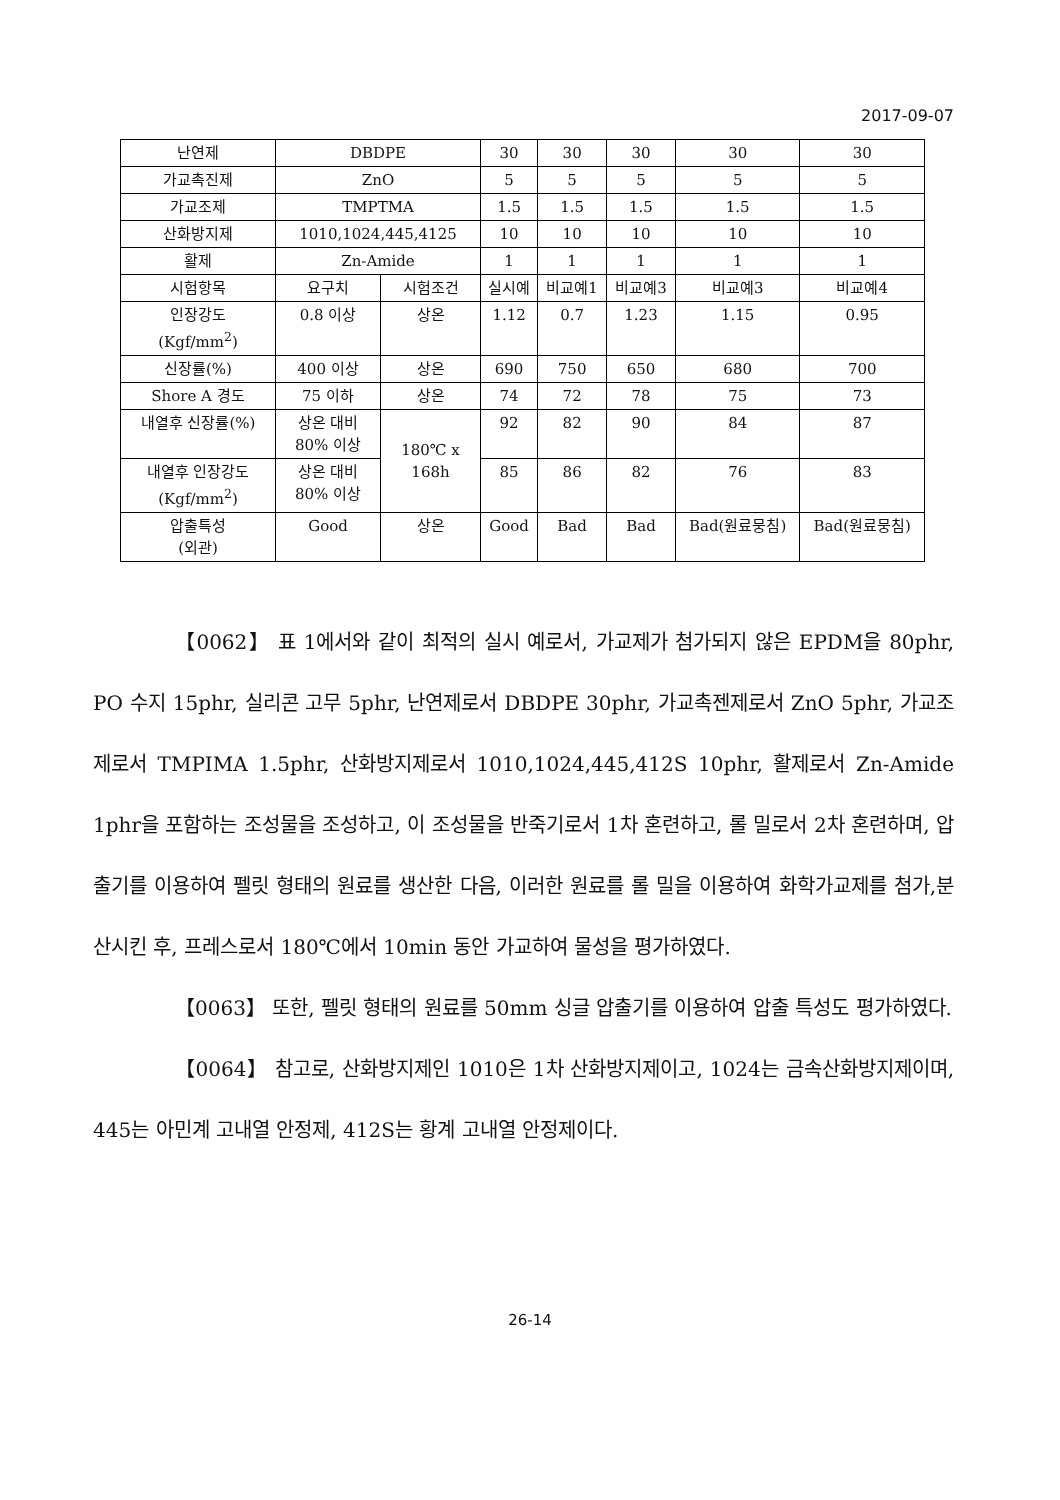2017-09-07
| 난연제 | DBDPE | | 30 | 30 | 30 | 30 | 30 |
| 가교촉진제 | ZnO | | 5 | 5 | 5 | 5 | 5 |
| 가교조제 | TMPTMA | | 1.5 | 1.5 | 1.5 | 1.5 | 1.5 |
| 산화방지제 | 1010,1024,445,4125 | | 10 | 10 | 10 | 10 | 10 |
| 활제 | Zn-Amide | | 1 | 1 | 1 | 1 | 1 |
| 시험항목 | 요구치 | 시험조건 | 실시예 | 비교예1 | 비교예3 | 비교예3 | 비교예4 |
| 인장강도 (Kgf/mm<sup>2</sup>) | 0.8 이상 | 상온 | 1.12 | 0.7 | 1.23 | 1.15 | 0.95 |
| 신장률(%) | 400 이상 | 상온 | 690 | 750 | 650 | 680 | 700 |
| Shore A 경도 | 75 이하 | 상온 | 74 | 72 | 78 | 75 | 73 |
| 내열후 신장률(%) | 상온 대비 80% 이상 | 180℃ x 168h | 92 | 82 | 90 | 84 | 87 |
| 내열후 인장강도 (Kgf/mm<sup>2</sup>) | 상온 대비 80% 이상 | | 85 | 86 | 82 | 76 | 83 |
| 압출특성 (외관) | Good | 상온 | Good | Bad | Bad | Bad(원료뭉침) | Bad(원료뭉침) |
【0062】 표 1에서와 같이 최적의 실시 예로서, 가교제가 첨가되지 않은 EPDM을 80phr, PO 수지 15phr, 실리콘 고무 5phr, 난연제로서 DBDPE 30phr, 가교촉젠제로서 ZnO 5phr, 가교조제로서 TMPIMA 1.5phr, 산화방지제로서 1010,1024,445,412S 10phr, 활제로서 Zn-Amide 1phr을 포함하는 조성물을 조성하고, 이 조성물을 반죽기로서 1차 혼련하고, 롤 밀로서 2차 혼련하며, 압출기를 이용하여 펠릿 형태의 원료를 생산한 다음, 이러한 원료를 롤 밀을 이용하여 화학가교제를 첨가,분산시킨 후, 프레스로서 180℃에서 10min 동안 가교하여 물성을 평가하였다.
【0063】 또한, 펠릿 형태의 원료를 50mm 싱글 압출기를 이용하여 압출 특성도 평가하였다.
【0064】 참고로, 산화방지제인 1010은 1차 산화방지제이고, 1024는 금속산화방지제이며, 445는 아민계 고내열 안정제, 412S는 황계 고내열 안정제이다.
26-14